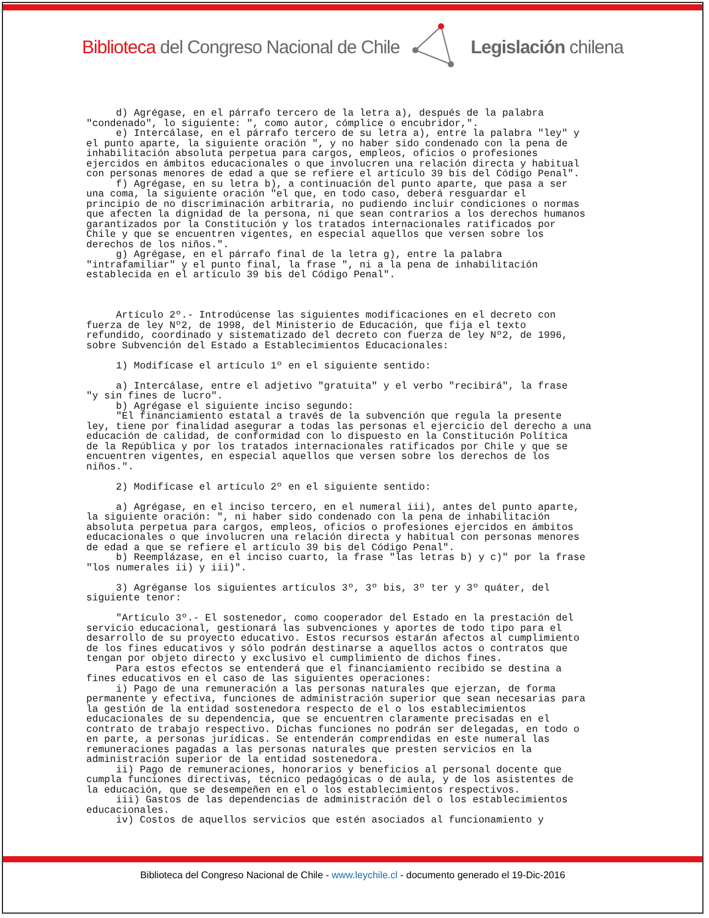Biblioteca del Congreso Nacional de Chile Legislación chilena
d) Agrégase, en el párrafo tercero de la letra a), después de la palabra "condenado", lo siguiente: ", como autor, cómplice o encubridor,". e) Intercálase, en el párrafo tercero de su letra a), entre la palabra "ley" y el punto aparte, la siguiente oración ", y no haber sido condenado con la pena de inhabilitación absoluta perpetua para cargos, empleos, oficios o profesiones ejercidos en ámbitos educacionales o que involucren una relación directa y habitual con personas menores de edad a que se refiere el artículo 39 bis del Código Penal". f) Agrégase, en su letra b), a continuación del punto aparte, que pasa a ser una coma, la siguiente oración "el que, en todo caso, deberá resguardar el principio de no discriminación arbitraria, no pudiendo incluir condiciones o normas que afecten la dignidad de la persona, ni que sean contrarios a los derechos humanos garantizados por la Constitución y los tratados internacionales ratificados por Chile y que se encuentren vigentes, en especial aquellos que versen sobre los derechos de los niños.". g) Agrégase, en el párrafo final de la letra g), entre la palabra "intrafamiliar" y el punto final, la frase ", ni a la pena de inhabilitación establecida en el artículo 39 bis del Código Penal". Artículo 2º.- Introdúcense las siguientes modificaciones en el decreto con fuerza de ley Nº2, de 1998, del Ministerio de Educación, que fija el texto refundido, coordinado y sistematizado del decreto con fuerza de ley Nº2, de 1996, sobre Subvención del Estado a Establecimientos Educacionales: 1) Modifícase el artículo 1º en el siguiente sentido: a) Intercálase, entre el adjetivo "gratuita" y el verbo "recibirá", la frase "y sin fines de lucro". b) Agrégase el siguiente inciso segundo: "El financiamiento estatal a través de la subvención que regula la presente ley, tiene por finalidad asegurar a todas las personas el ejercicio del derecho a una educación de calidad, de conformidad con lo dispuesto en la Constitución Política de la República y por los tratados internacionales ratificados por Chile y que se encuentren vigentes, en especial aquellos que versen sobre los derechos de los niños.". 2) Modifícase el artículo 2º en el siguiente sentido: a) Agrégase, en el inciso tercero, en el numeral iii), antes del punto aparte, la siguiente oración: ", ni haber sido condenado con la pena de inhabilitación absoluta perpetua para cargos, empleos, oficios o profesiones ejercidos en ámbitos educacionales o que involucren una relación directa y habitual con personas menores de edad a que se refiere el artículo 39 bis del Código Penal". b) Reemplázase, en el inciso cuarto, la frase "las letras b) y c)" por la frase "los numerales ii) y iii)". 3) Agréganse los siguientes artículos 3º, 3º bis, 3º ter y 3º quáter, del siguiente tenor: "Artículo 3º.- El sostenedor, como cooperador del Estado en la prestación del servicio educacional, gestionará las subvenciones y aportes de todo tipo para el desarrollo de su proyecto educativo. Estos recursos estarán afectos al cumplimiento de los fines educativos y sólo podrán destinarse a aquellos actos o contratos que tengan por objeto directo y exclusivo el cumplimiento de dichos fines. Para estos efectos se entenderá que el financiamiento recibido se destina a fines educativos en el caso de las siguientes operaciones: i) Pago de una remuneración a las personas naturales que ejerzan, de forma permanente y efectiva, funciones de administración superior que sean necesarias para la gestión de la entidad sostenedora respecto de el o los establecimientos educacionales de su dependencia, que se encuentren claramente precisadas en el contrato de trabajo respectivo. Dichas funciones no podrán ser delegadas, en todo o en parte, a personas jurídicas. Se entenderán comprendidas en este numeral las remuneraciones pagadas a las personas naturales que presten servicios en la administración superior de la entidad sostenedora. ii) Pago de remuneraciones, honorarios y beneficios al personal docente que cumpla funciones directivas, técnico pedagógicas o de aula, y de los asistentes de la educación, que se desempeñen en el o los establecimientos respectivos. iii) Gastos de las dependencias de administración del o los establecimientos educacionales. iv) Costos de aquellos servicios que estén asociados al funcionamiento y
Biblioteca del Congreso Nacional de Chile - www.leychile.cl - documento generado el 19-Dic-2016